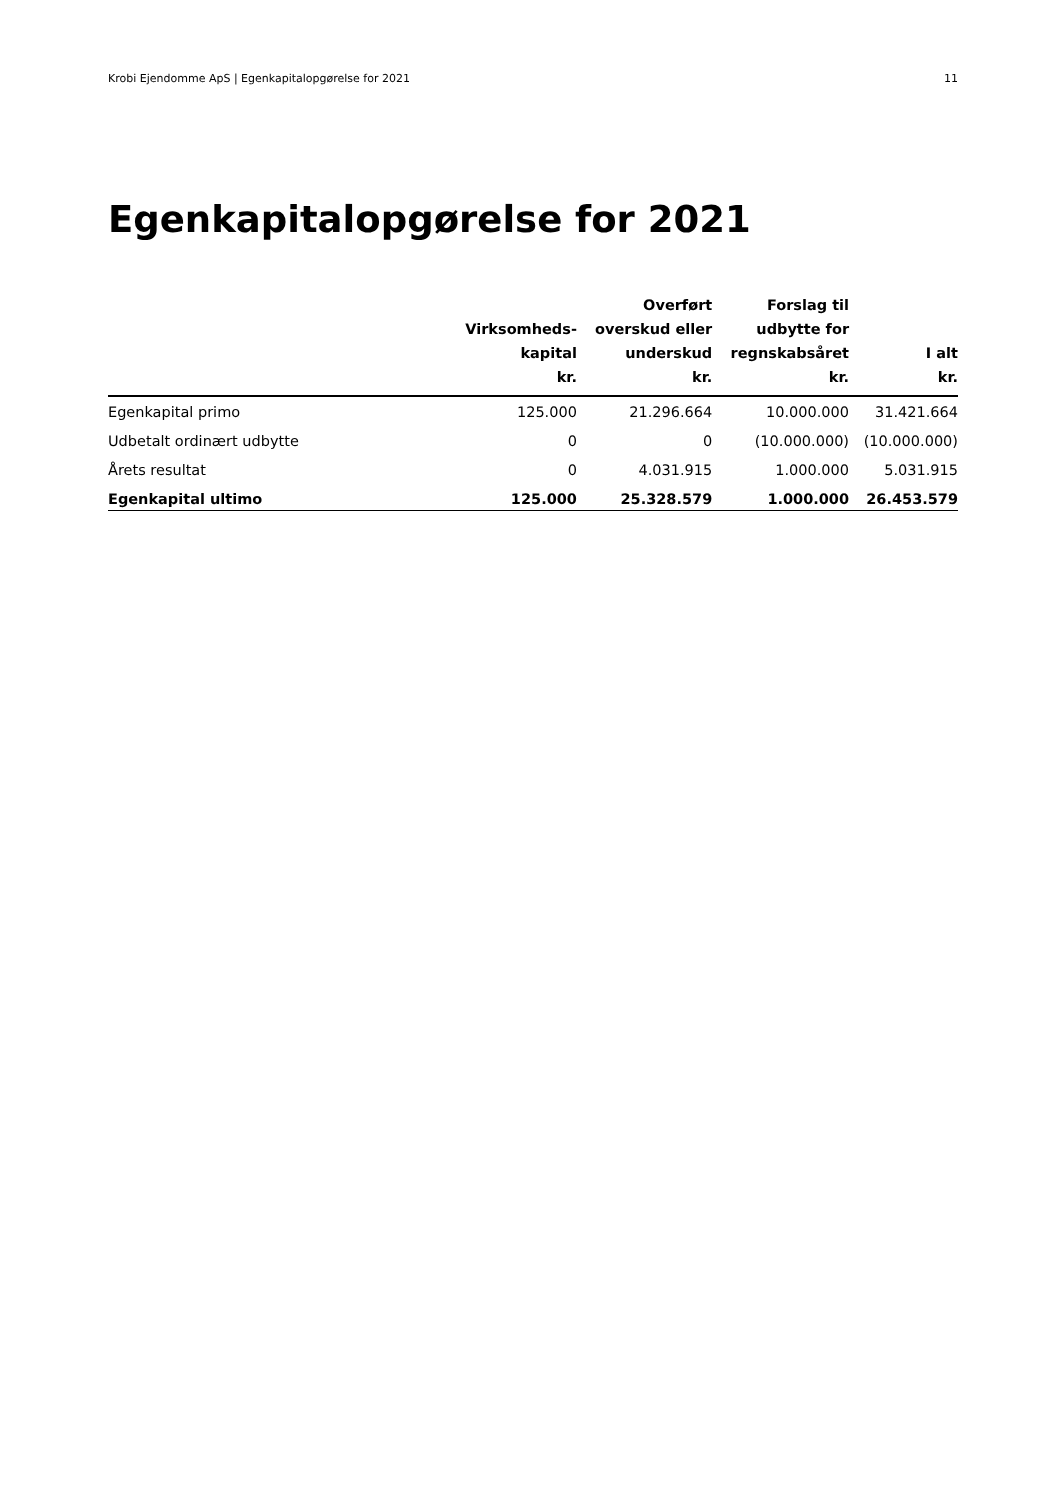Krobi Ejendomme ApS | Egenkapitalopgørelse for 2021 11
Egenkapitalopgørelse for 2021
| | Virksomheds- kapital kr. | Overført overskud eller underskud kr. | Forslag til udbytte for regnskabsåret kr. | I alt kr. |
| --- | --- | --- | --- | --- |
| Egenkapital primo | 125.000 | 21.296.664 | 10.000.000 | 31.421.664 |
| Udbetalt ordinært udbytte | 0 | 0 | (10.000.000) | (10.000.000) |
| Årets resultat | 0 | 4.031.915 | 1.000.000 | 5.031.915 |
| Egenkapital ultimo | 125.000 | 25.328.579 | 1.000.000 | 26.453.579 |